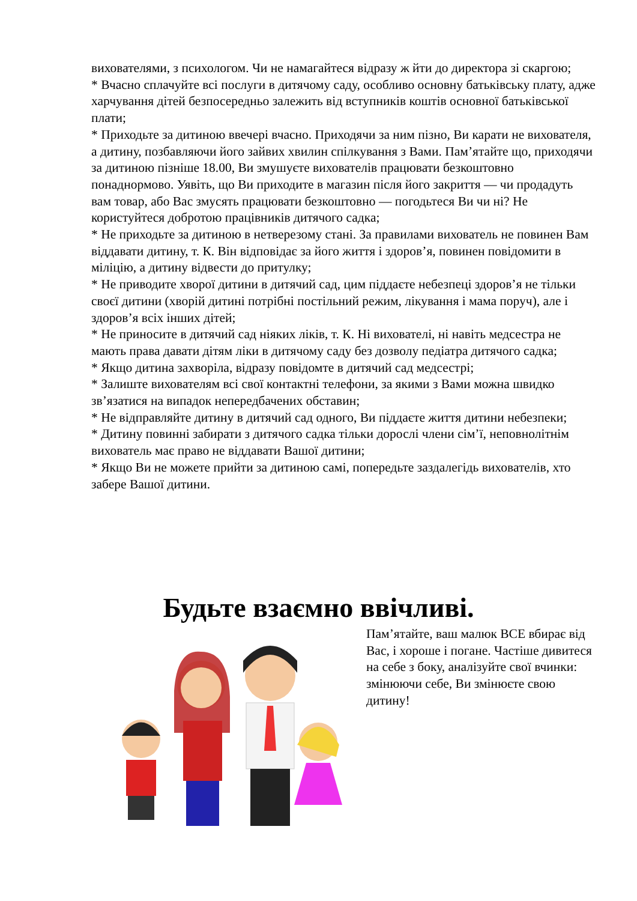вихователями, з психологом. Чи не намагайтеся відразу ж йти до директора зі скаргою;
* Вчасно сплачуйте всі послуги в дитячому саду, особливо основну батьківську плату, адже харчування дітей безпосередньо залежить від вступників коштів основної батьківської плати;
* Приходьте за дитиною ввечері вчасно. Приходячи за ним пізно, Ви карати не вихователя, а дитину, позбавляючи його зайвих хвилин спілкування з Вами. Пам’ятайте що, приходячи за дитиною пізніше 18.00, Ви змушуєте вихователів працювати безкоштовно понаднормово. Уявіть, що Ви приходите в магазин після його закриття — чи продадуть вам товар, або Вас змусять працювати безкоштовно — погодьтеся Ви чи ні? Не користуйтеся добротою працівників дитячого садка;
* Не приходьте за дитиною в нетверезому стані. За правилами вихователь не повинен Вам віддавати дитину, т. К. Він відповідає за його життя і здоров’я, повинен повідомити в міліцію, а дитину відвести до притулку;
* Не приводите хворої дитини в дитячий сад, цим піддаєте небезпеці здоров’я не тільки своєї дитини (хворій дитині потрібні постільний режим, лікування і мама поруч), але і здоров’я всіх інших дітей;
* Не приносите в дитячий сад ніяких ліків, т. К. Ні вихователі, ні навіть медсестра не мають права давати дітям ліки в дитячому саду без дозволу педіатра дитячого садка;
* Якщо дитина захворіла, відразу повідомте в дитячий сад медсестрі;
* Залиште вихователям всі свої контактні телефони, за якими з Вами можна швидко зв’язатися на випадок непередбачених обставин;
* Не відправляйте дитину в дитячий сад одного, Ви піддаєте життя дитини небезпеки;
* Дитину повинні забирати з дитячого садка тільки дорослі члени сім’ї, неповнолітнім вихователь має право не віддавати Вашої дитини;
* Якщо Ви не можете прийти за дитиною самі, попередьте заздалегідь вихователів, хто забере Вашої дитини.
Будьте взаємно ввічливі.
Пам’ятайте, ваш малюк ВСЕ вбирає від Вас, і хороше і погане. Частіше дивитеся на себе з боку, аналізуйте свої вчинки: змінюючи себе, Ви змінюєте свою дитину!